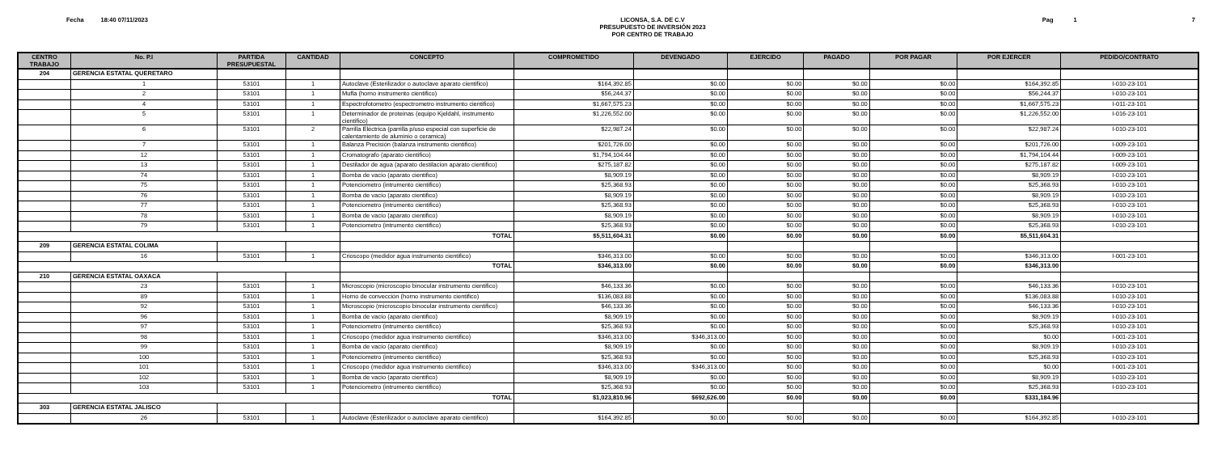Fecha 18:40 07/11/2023 LICONSA, S.A. DE C.V
PRESUPUESTO DE INVERSIÓN 2023
POR CENTRO DE TRABAJO
Pag 1 7
| CENTRO TRABAJO | No. P.I | PARTIDA PRESUPUESTAL | CANTIDAD | CONCEPTO | COMPROMETIDO | DEVENGADO | EJERCIDO | PAGADO | POR PAGAR | POR EJERCER | PEDIDO/CONTRATO |
| --- | --- | --- | --- | --- | --- | --- | --- | --- | --- | --- | --- |
| 204 | GERENCIA ESTATAL QUERETARO | | | | | | | | | | |
| | 1 | 53101 | 1 | Autoclave (Esterilizador o autoclave aparato cientifico) | $164,392.85 | $0.00 | $0.00 | $0.00 | $0.00 | $164,392.85 | I-010-23-101 |
| | 2 | 53101 | 1 | Mufla (horno instrumento cientifico) | $56,244.37 | $0.00 | $0.00 | $0.00 | $0.00 | $56,244.37 | I-010-23-101 |
| | 4 | 53101 | 1 | Espectrofotometro (espectrometro instrumento cientifico) | $1,667,575.23 | $0.00 | $0.00 | $0.00 | $0.00 | $1,667,575.23 | I-011-23-101 |
| | 5 | 53101 | 1 | Determinador de proteinas (equipo Kjeldahl, instrumento cientifico) | $1,226,552.00 | $0.00 | $0.00 | $0.00 | $0.00 | $1,226,552.00 | I-016-23-101 |
| | 6 | 53101 | 2 | Parrilla Eléctrica (parrilla p/uso especial con superficie de calentamiento de aluminio o ceramica) | $22,987.24 | $0.00 | $0.00 | $0.00 | $0.00 | $22,987.24 | I-010-23-101 |
| | 7 | 53101 | 1 | Balanza Precisión (balanza instrumento cientifico) | $201,726.00 | $0.00 | $0.00 | $0.00 | $0.00 | $201,726.00 | I-009-23-101 |
| | 12 | 53101 | 1 | Cromatografo (aparato cientifico) | $1,794,104.44 | $0.00 | $0.00 | $0.00 | $0.00 | $1,794,104.44 | I-009-23-101 |
| | 13 | 53101 | 1 | Destilador de agua (aparato destilacion aparato cientifico) | $275,187.82 | $0.00 | $0.00 | $0.00 | $0.00 | $275,187.82 | I-009-23-101 |
| | 74 | 53101 | 1 | Bomba de vacío (aparato cientifico) | $8,909.19 | $0.00 | $0.00 | $0.00 | $0.00 | $8,909.19 | I-010-23-101 |
| | 75 | 53101 | 1 | Potenciometro (intrumento cientifico) | $25,368.93 | $0.00 | $0.00 | $0.00 | $0.00 | $25,368.93 | I-010-23-101 |
| | 76 | 53101 | 1 | Bomba de vacío (aparato cientifico) | $8,909.19 | $0.00 | $0.00 | $0.00 | $0.00 | $8,909.19 | I-010-23-101 |
| | 77 | 53101 | 1 | Potenciometro (intrumento cientifico) | $25,368.93 | $0.00 | $0.00 | $0.00 | $0.00 | $25,368.93 | I-010-23-101 |
| | 78 | 53101 | 1 | Bomba de vacío (aparato cientifico) | $8,909.19 | $0.00 | $0.00 | $0.00 | $0.00 | $8,909.19 | I-010-23-101 |
| | 79 | 53101 | 1 | Potenciometro (intrumento cientifico) | $25,368.93 | $0.00 | $0.00 | $0.00 | $0.00 | $25,368.93 | I-010-23-101 |
| | | | | TOTAL | $5,511,604.31 | $0.00 | $0.00 | $0.00 | $0.00 | $5,511,604.31 | |
| 209 | GERENCIA ESTATAL COLIMA | | | | | | | | | | |
| | 16 | 53101 | 1 | Crioscopo (medidor agua instrumento cientifico) | $346,313.00 | $0.00 | $0.00 | $0.00 | $0.00 | $346,313.00 | I-001-23-101 |
| | | | | TOTAL | $346,313.00 | $0.00 | $0.00 | $0.00 | $0.00 | $346,313.00 | |
| 210 | GERENCIA ESTATAL OAXACA | | | | | | | | | | |
| | 23 | 53101 | 1 | Microscopio (microscopio binocular instrumento cientifico) | $46,133.36 | $0.00 | $0.00 | $0.00 | $0.00 | $46,133.36 | I-010-23-101 |
| | 89 | 53101 | 1 | Horno de convección (horno instrumento cientifico) | $136,083.88 | $0.00 | $0.00 | $0.00 | $0.00 | $136,083.88 | I-010-23-101 |
| | 92 | 53101 | 1 | Microscopio (microscopio binocular instrumento cientifico) | $46,133.36 | $0.00 | $0.00 | $0.00 | $0.00 | $46,133.36 | I-010-23-101 |
| | 96 | 53101 | 1 | Bomba de vacío (aparato cientifico) | $8,909.19 | $0.00 | $0.00 | $0.00 | $0.00 | $8,909.19 | I-010-23-101 |
| | 97 | 53101 | 1 | Potenciometro (intrumento cientifico) | $25,368.93 | $0.00 | $0.00 | $0.00 | $0.00 | $25,368.93 | I-010-23-101 |
| | 98 | 53101 | 1 | Crioscopo (medidor agua instrumento cientifico) | $346,313.00 | $346,313.00 | $0.00 | $0.00 | $0.00 | $0.00 | I-001-23-101 |
| | 99 | 53101 | 1 | Bomba de vacío (aparato cientifico) | $8,909.19 | $0.00 | $0.00 | $0.00 | $0.00 | $8,909.19 | I-010-23-101 |
| | 100 | 53101 | 1 | Potenciometro (intrumento cientifico) | $25,368.93 | $0.00 | $0.00 | $0.00 | $0.00 | $25,368.93 | I-010-23-101 |
| | 101 | 53101 | 1 | Crioscopo (medidor agua instrumento cientifico) | $346,313.00 | $346,313.00 | $0.00 | $0.00 | $0.00 | $0.00 | I-001-23-101 |
| | 102 | 53101 | 1 | Bomba de vacío (aparato cientifico) | $8,909.19 | $0.00 | $0.00 | $0.00 | $0.00 | $8,909.19 | I-010-23-101 |
| | 103 | 53101 | 1 | Potenciometro (intrumento cientifico) | $25,368.93 | $0.00 | $0.00 | $0.00 | $0.00 | $25,368.93 | I-010-23-101 |
| | | | | TOTAL | $1,023,810.96 | $692,626.00 | $0.00 | $0.00 | $0.00 | $331,184.96 | |
| 303 | GERENCIA ESTATAL JALISCO | | | | | | | | | | |
| | 26 | 53101 | 1 | Autoclave (Esterilizador o autoclave aparato cientifico) | $164,392.85 | $0.00 | $0.00 | $0.00 | $0.00 | $164,392.85 | I-010-23-101 |